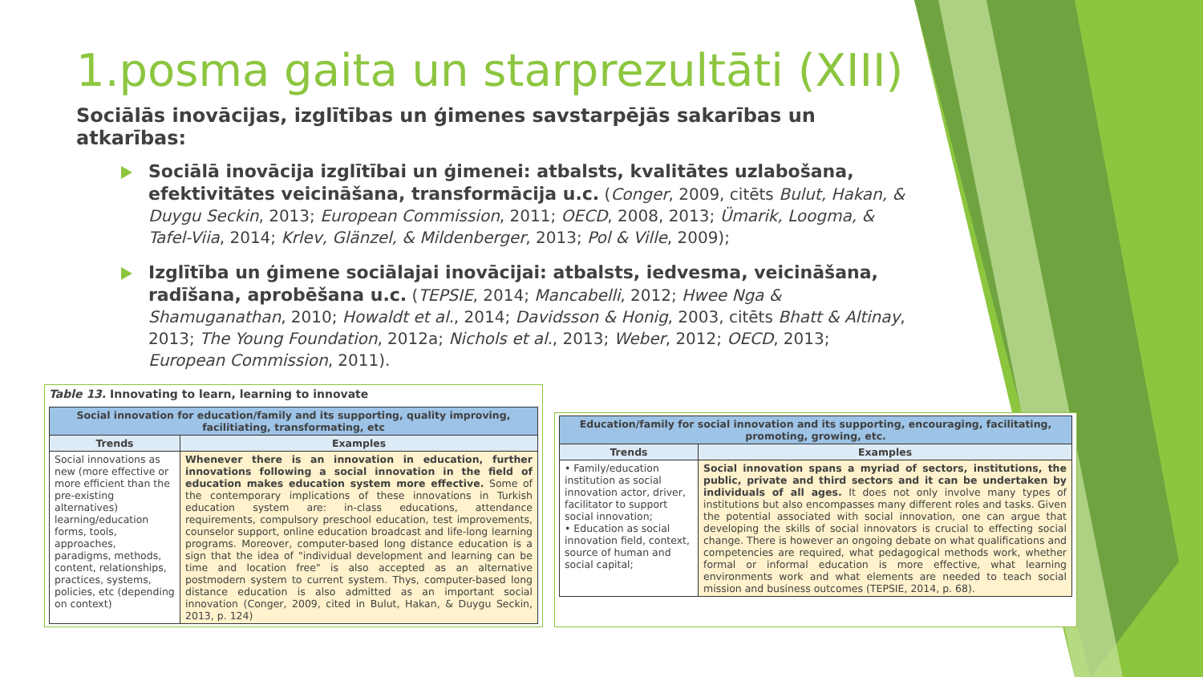1.posma gaita un starprezultāti (XIII)
Sociālās inovācijas, izglītības un ģimenes savstarpējās sakarības un atkarības:
Sociālā inovācija izglītībai un ģimenei: atbalsts, kvalitātes uzlabošana, efektivitātes veicināšana, transformācija u.c. (Conger, 2009, citēts Bulut, Hakan, & Duygu Seckin, 2013; European Commission, 2011; OECD, 2008, 2013; Ümarik, Loogma, & Tafel-Viia, 2014; Krlev, Glänzel, & Mildenberger, 2013; Pol & Ville, 2009);
Izglītība un ģimene sociālajai inovācijai: atbalsts, iedvesma, veicināšana, radīšana, aprobēšana u.c. (TEPSIE, 2014; Mancabelli, 2012; Hwee Nga & Shamuganathan, 2010; Howaldt et al., 2014; Davidsson & Honig, 2003, citēts Bhatt & Altinay, 2013; The Young Foundation, 2012a; Nichols et al., 2013; Weber, 2012; OECD, 2013; European Commission, 2011).
Table 13. Innovating to learn, learning to innovate
| Social innovation for education/family and its supporting, quality improving, facilitiating, transformating, etc | |
| Trends | Examples |
| Social innovations as new (more effective or more efficient than the pre-existing alternatives) learning/education forms, tools, approaches, paradigms, methods, content, relationships, practices, systems, policies, etc (depending on context) | Whenever there is an innovation in education, further innovations following a social innovation in the field of education makes education system more effective. Some of the contemporary implications of these innovations in Turkish education system are: in-class educations, attendance requirements, compulsory preschool education, test improvements, counselor support, online education broadcast and life-long learning programs. Moreover, computer-based long distance education is a sign that the idea of "individual development and learning can be time and location free" is also accepted as an alternative postmodern system to current system. Thys, computer-based long distance education is also admitted as an important social innovation (Conger, 2009, cited in Bulut, Hakan, & Duygu Seckin, 2013, p. 124) |
| Education/family for social innovation and its supporting, encouraging, facilitating, promoting, growing, etc. | |
| Trends | Examples |
| • Family/education institution as social innovation actor, driver, facilitator to support social innovation; • Education as social innovation field, context, source of human and social capital; | Social innovation spans a myriad of sectors, institutions, the public, private and third sectors and it can be undertaken by individuals of all ages. It does not only involve many types of institutions but also encompasses many different roles and tasks. Given the potential associated with social innovation, one can argue that developing the skills of social innovators is crucial to effecting social change. There is however an ongoing debate on what qualifications and competencies are required, what pedagogical methods work, whether formal or informal education is more effective, what learning environments work and what elements are needed to teach social mission and business outcomes (TEPSIE, 2014, p. 68). |